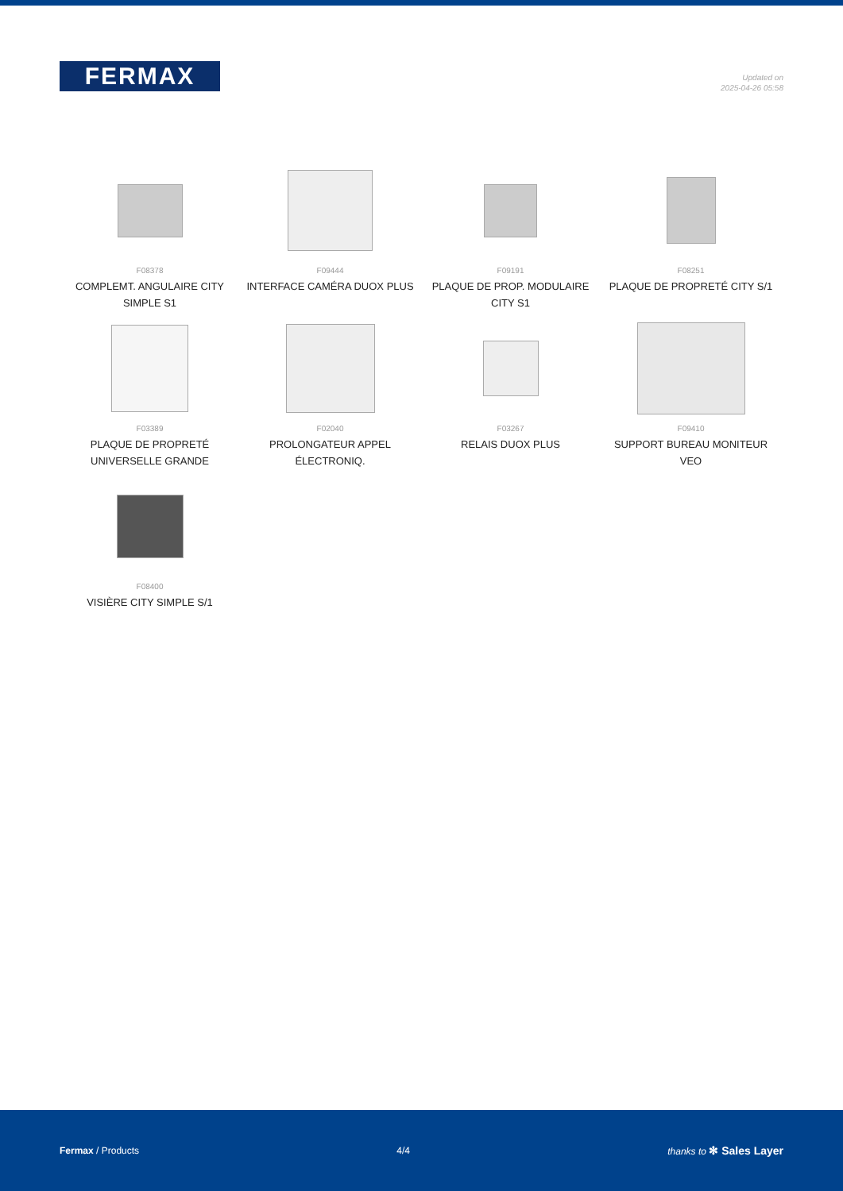FERMAX
Updated on
2025-04-26 05:58
F08378
COMPLEMT. ANGULAIRE CITY SIMPLE S1
F09444
INTERFACE CAMÉRA DUOX PLUS
F09191
PLAQUE DE PROP. MODULAIRE CITY S1
F08251
PLAQUE DE PROPRETÉ CITY S/1
F03389
PLAQUE DE PROPRETÉ UNIVERSELLE GRANDE
F02040
PROLONGATEUR APPEL ÉLECTRONIQ.
F03267
RELAIS DUOX PLUS
F09410
SUPPORT BUREAU MONITEUR VEO
F08400
VISIÈRE CITY SIMPLE S/1
Fermax / Products 4/4 thanks to ✻ Sales Layer